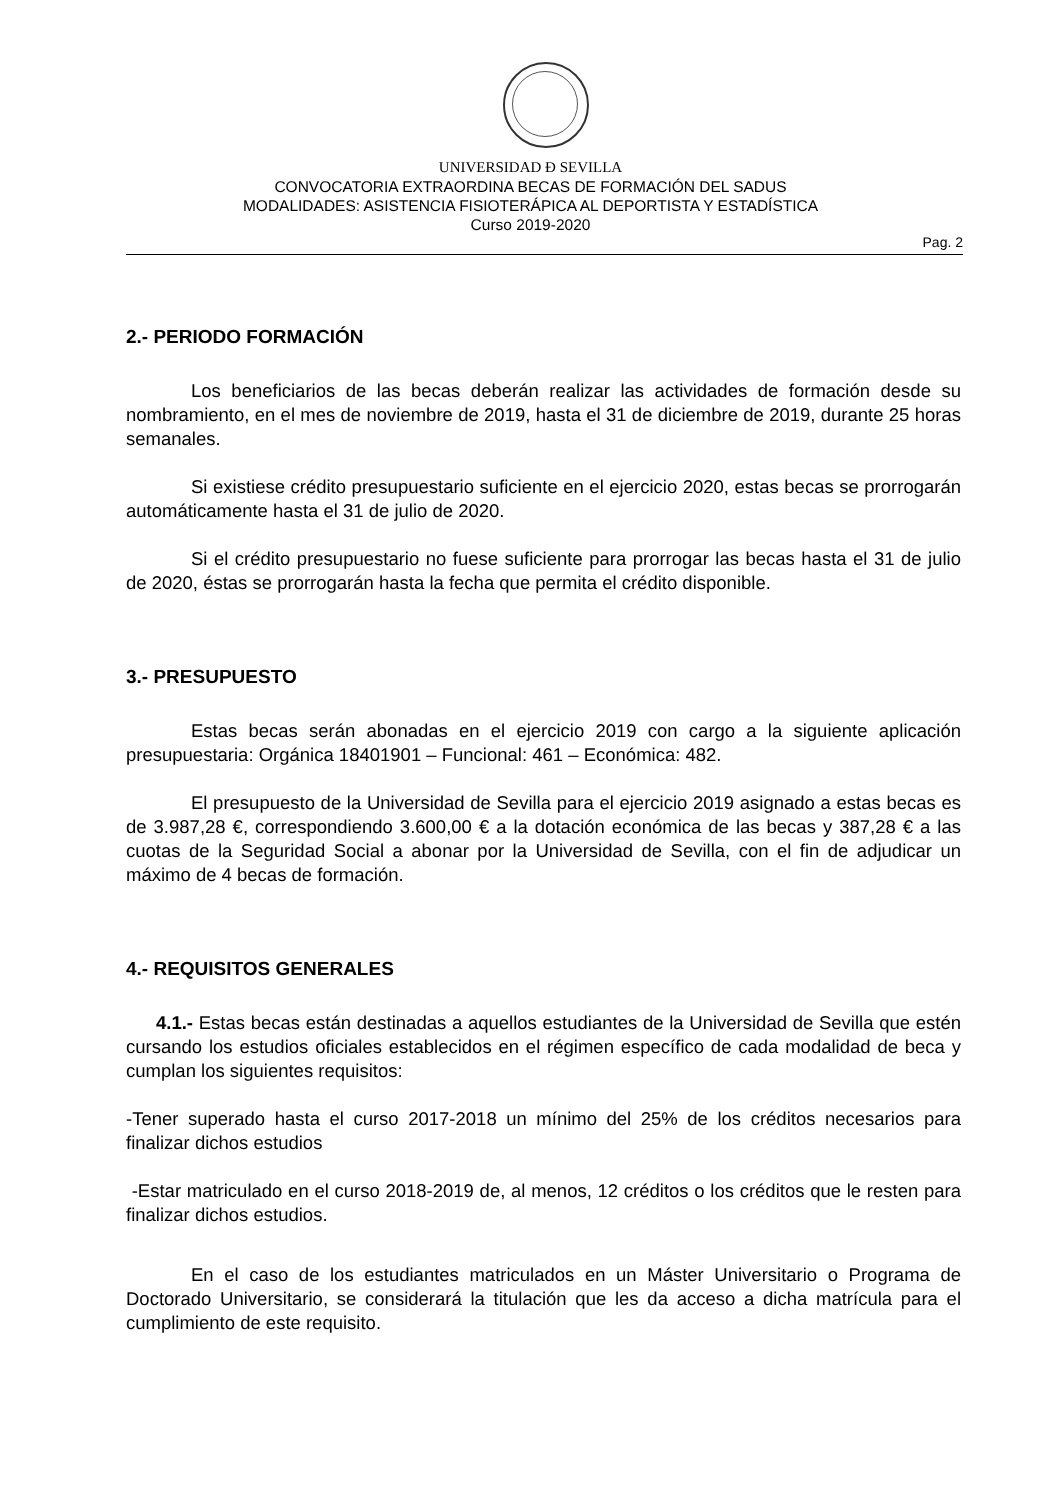UNIVERSIDAD Ð SEVILLA
CONVOCATORIA EXTRAORDINA BECAS DE FORMACIÓN DEL SADUS
MODALIDADES: ASISTENCIA FISIOTERÁPICA AL DEPORTISTA Y ESTADÍSTICA
Curso 2019-2020
Pag. 2
2.- PERIODO FORMACIÓN
Los beneficiarios de las becas deberán realizar las actividades de formación desde su nombramiento, en el mes de noviembre de 2019, hasta el 31 de diciembre de 2019, durante 25 horas semanales.
Si existiese crédito presupuestario suficiente en el ejercicio 2020, estas becas se prorrogarán automáticamente hasta el 31 de julio de 2020.
Si el crédito presupuestario no fuese suficiente para prorrogar las becas hasta el 31 de julio de 2020, éstas se prorrogarán hasta la fecha que permita el crédito disponible.
3.- PRESUPUESTO
Estas becas serán abonadas en el ejercicio 2019 con cargo a la siguiente aplicación presupuestaria: Orgánica 18401901 – Funcional: 461 – Económica: 482.
El presupuesto de la Universidad de Sevilla para el ejercicio 2019 asignado a estas becas es de 3.987,28 €, correspondiendo 3.600,00 € a la dotación económica de las becas y 387,28 € a las cuotas de la Seguridad Social a abonar por la Universidad de Sevilla, con el fin de adjudicar un máximo de 4 becas de formación.
4.- REQUISITOS GENERALES
4.1.- Estas becas están destinadas a aquellos estudiantes de la Universidad de Sevilla que estén cursando los estudios oficiales establecidos en el régimen específico de cada modalidad de beca y cumplan los siguientes requisitos:
-Tener superado hasta el curso 2017-2018 un mínimo del 25% de los créditos necesarios para finalizar dichos estudios
-Estar matriculado en el curso 2018-2019 de, al menos, 12 créditos o los créditos que le resten para finalizar dichos estudios.
En el caso de los estudiantes matriculados en un Máster Universitario o Programa de Doctorado Universitario, se considerará la titulación que les da acceso a dicha matrícula para el cumplimiento de este requisito.